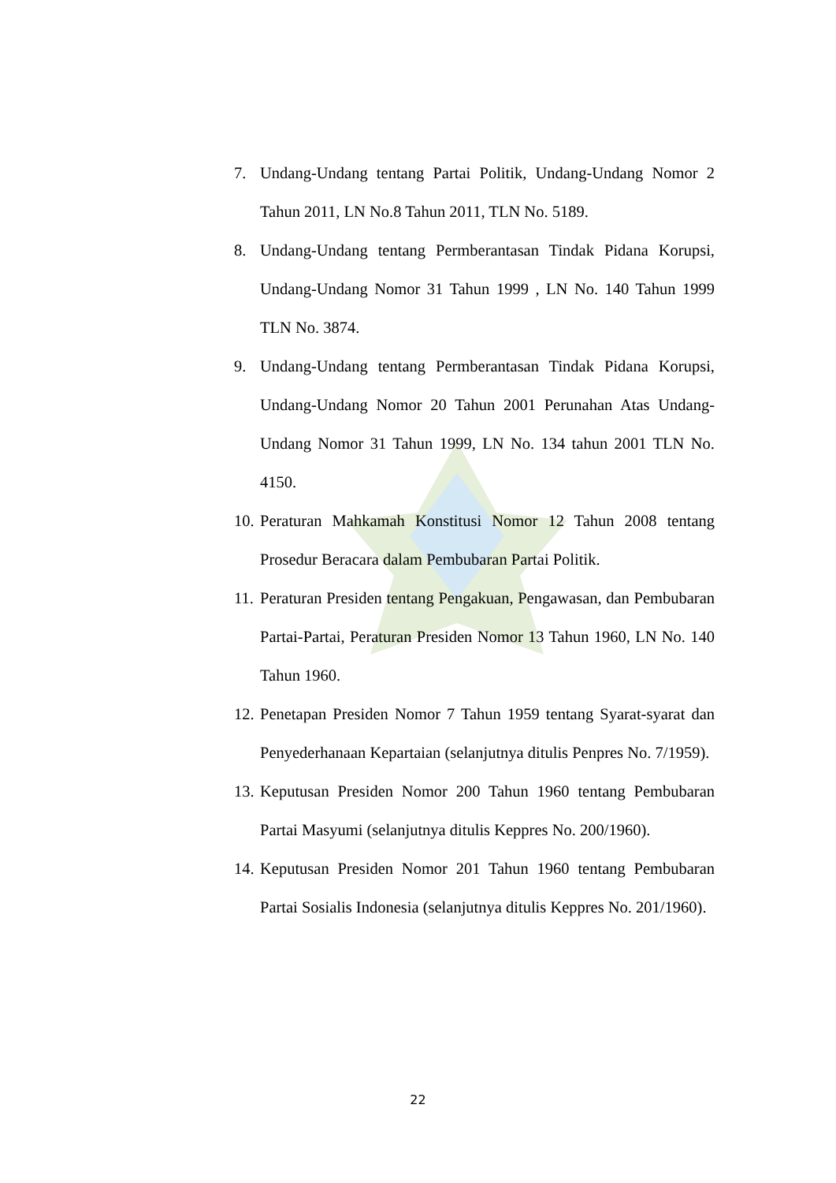7. Undang-Undang tentang Partai Politik, Undang-Undang Nomor 2 Tahun 2011, LN No.8 Tahun 2011, TLN No. 5189.
8. Undang-Undang tentang Permberantasan Tindak Pidana Korupsi, Undang-Undang Nomor 31 Tahun 1999 , LN No. 140 Tahun 1999 TLN No. 3874.
9. Undang-Undang tentang Permberantasan Tindak Pidana Korupsi, Undang-Undang Nomor 20 Tahun 2001 Perunahan Atas Undang-Undang Nomor 31 Tahun 1999, LN No. 134 tahun 2001 TLN No. 4150.
10. Peraturan Mahkamah Konstitusi Nomor 12 Tahun 2008 tentang Prosedur Beracara dalam Pembubaran Partai Politik.
11. Peraturan Presiden tentang Pengakuan, Pengawasan, dan Pembubaran Partai-Partai, Peraturan Presiden Nomor 13 Tahun 1960, LN No. 140 Tahun 1960.
12. Penetapan Presiden Nomor 7 Tahun 1959 tentang Syarat-syarat dan Penyederhanaan Kepartaian (selanjutnya ditulis Penpres No. 7/1959).
13. Keputusan Presiden Nomor 200 Tahun 1960 tentang Pembubaran Partai Masyumi (selanjutnya ditulis Keppres No. 200/1960).
14. Keputusan Presiden Nomor 201 Tahun 1960 tentang Pembubaran Partai Sosialis Indonesia (selanjutnya ditulis Keppres No. 201/1960).
22